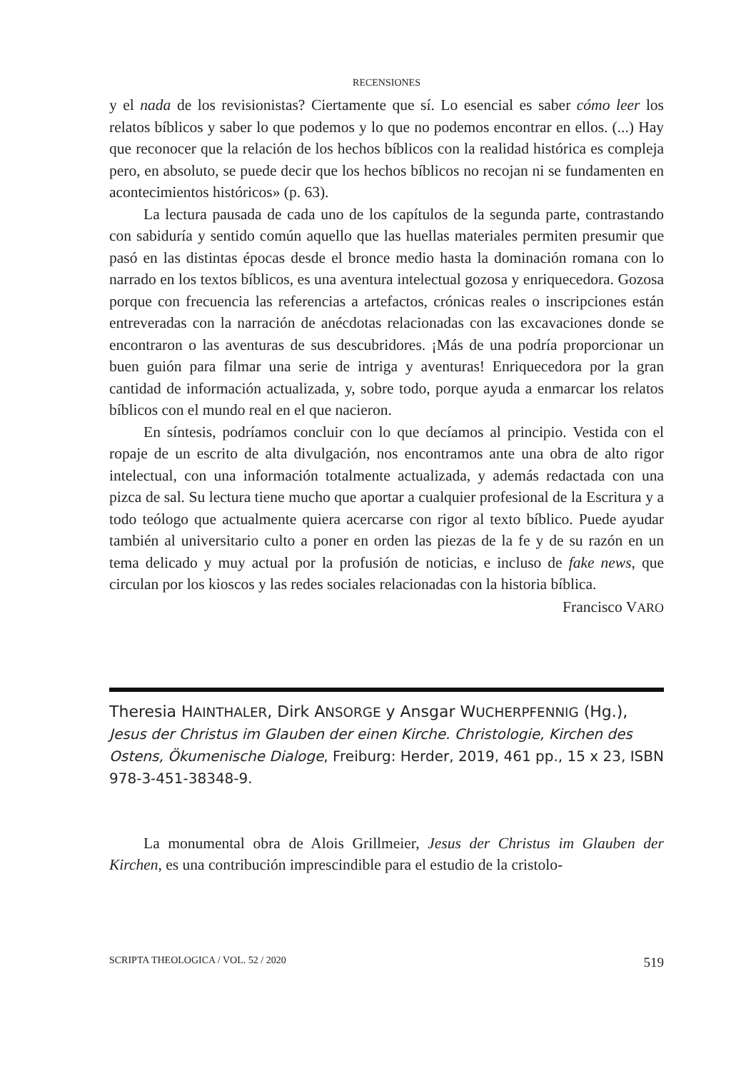RECENSIONES
y el nada de los revisionistas? Ciertamente que sí. Lo esencial es saber cómo leer los relatos bíblicos y saber lo que podemos y lo que no podemos encontrar en ellos. (...) Hay que reconocer que la relación de los hechos bíblicos con la realidad histórica es compleja pero, en absoluto, se puede decir que los hechos bíblicos no recojan ni se fundamenten en acontecimientos históricos» (p. 63).
La lectura pausada de cada uno de los capítulos de la segunda parte, contrastando con sabiduría y sentido común aquello que las huellas materiales permiten presumir que pasó en las distintas épocas desde el bronce medio hasta la dominación romana con lo narrado en los textos bíblicos, es una aventura intelectual gozosa y enriquecedora. Gozosa porque con frecuencia las referencias a artefactos, crónicas reales o inscripciones están entreveradas con la narración de anécdotas relacionadas con las excavaciones donde se encontraron o las aventuras de sus descubridores. ¡Más de una podría proporcionar un buen guión para filmar una serie de intriga y aventuras! Enriquecedora por la gran cantidad de información actualizada, y, sobre todo, porque ayuda a enmarcar los relatos bíblicos con el mundo real en el que nacieron.
En síntesis, podríamos concluir con lo que decíamos al principio. Vestida con el ropaje de un escrito de alta divulgación, nos encontramos ante una obra de alto rigor intelectual, con una información totalmente actualizada, y además redactada con una pizca de sal. Su lectura tiene mucho que aportar a cualquier profesional de la Escritura y a todo teólogo que actualmente quiera acercarse con rigor al texto bíblico. Puede ayudar también al universitario culto a poner en orden las piezas de la fe y de su razón en un tema delicado y muy actual por la profusión de noticias, e incluso de fake news, que circulan por los kioscos y las redes sociales relacionadas con la historia bíblica.
Francisco VARO
Theresia HAINTHALER, Dirk ANSORGE y Ansgar WUCHERPFENNIG (Hg.),
Jesus der Christus im Glauben der einen Kirche. Christologie, Kirchen des Ostens, Ökumenische Dialoge, Freiburg: Herder, 2019, 461 pp., 15 x 23, ISBN 978-3-451-38348-9.
La monumental obra de Alois Grillmeier, Jesus der Christus im Glauben der Kirchen, es una contribución imprescindible para el estudio de la cristolo-
SCRIPTA THEOLOGICA / VOL. 52 / 2020 519